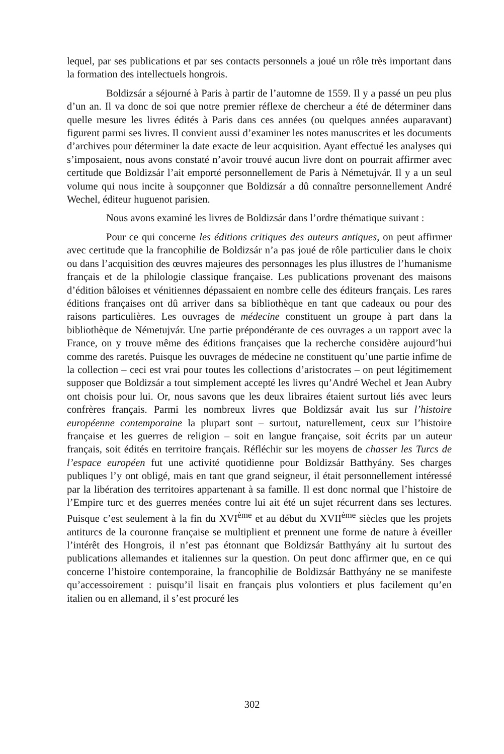lequel, par ses publications et par ses contacts personnels a joué un rôle très important dans la formation des intellectuels hongrois.
Boldizsár a séjourné à Paris à partir de l’automne de 1559. Il y a passé un peu plus d’un an. Il va donc de soi que notre premier réflexe de chercheur a été de déterminer dans quelle mesure les livres édités à Paris dans ces années (ou quelques années auparavant) figurent parmi ses livres. Il convient aussi d’examiner les notes manuscrites et les documents d’archives pour déterminer la date exacte de leur acquisition. Ayant effectué les analyses qui s’imposaient, nous avons constaté n’avoir trouvé aucun livre dont on pourrait affirmer avec certitude que Boldizsár l’ait emporté personnellement de Paris à Németujvár. Il y a un seul volume qui nous incite à soupçonner que Boldizsár a dû connaître personnellement André Wechel, éditeur huguenot parisien.
Nous avons examiné les livres de Boldizsár dans l’ordre thématique suivant :
Pour ce qui concerne les éditions critiques des auteurs antiques, on peut affirmer avec certitude que la francophilie de Boldizsár n’a pas joué de rôle particulier dans le choix ou dans l’acquisition des œuvres majeures des personnages les plus illustres de l’humanisme français et de la philologie classique française. Les publications provenant des maisons d’édition bâloises et vénitiennes dépassaient en nombre celle des éditeurs français. Les rares éditions françaises ont dû arriver dans sa bibliothèque en tant que cadeaux ou pour des raisons particulières. Les ouvrages de médecine constituent un groupe à part dans la bibliothèque de Németujvár. Une partie prépondérante de ces ouvrages a un rapport avec la France, on y trouve même des éditions françaises que la recherche considère aujourd’hui comme des raretés. Puisque les ouvrages de médecine ne constituent qu’une partie infime de la collection – ceci est vrai pour toutes les collections d’aristocrates – on peut légitimement supposer que Boldizsár a tout simplement accepté les livres qu’André Wechel et Jean Aubry ont choisis pour lui. Or, nous savons que les deux libraires étaient surtout liés avec leurs confrères français. Parmi les nombreux livres que Boldizsár avait lus sur l’histoire européenne contemporaine la plupart sont – surtout, naturellement, ceux sur l’histoire française et les guerres de religion – soit en langue française, soit écrits par un auteur français, soit édités en territoire français. Réfléchir sur les moyens de chasser les Turcs de l’espace européen fut une activité quotidienne pour Boldizsár Batthyány. Ses charges publiques l’y ont obligé, mais en tant que grand seigneur, il était personnellement intéressé par la libération des territoires appartenant à sa famille. Il est donc normal que l’histoire de l’Empire turc et des guerres menées contre lui ait été un sujet récurrent dans ses lectures. Puisque c’est seulement à la fin du XVI<sup>ème</sup> et au début du XVII<sup>ème</sup> siècles que les projets antiturcs de la couronne française se multiplient et prennent une forme de nature à éveiller l’intérêt des Hongrois, il n’est pas étonnant que Boldizsár Batthyány ait lu surtout des publications allemandes et italiennes sur la question. On peut donc affirmer que, en ce qui concerne l’histoire contemporaine, la francophilie de Boldizsár Batthyány ne se manifeste qu’accessoirement : puisqu’il lisait en français plus volontiers et plus facilement qu’en italien ou en allemand, il s’est procuré les
302